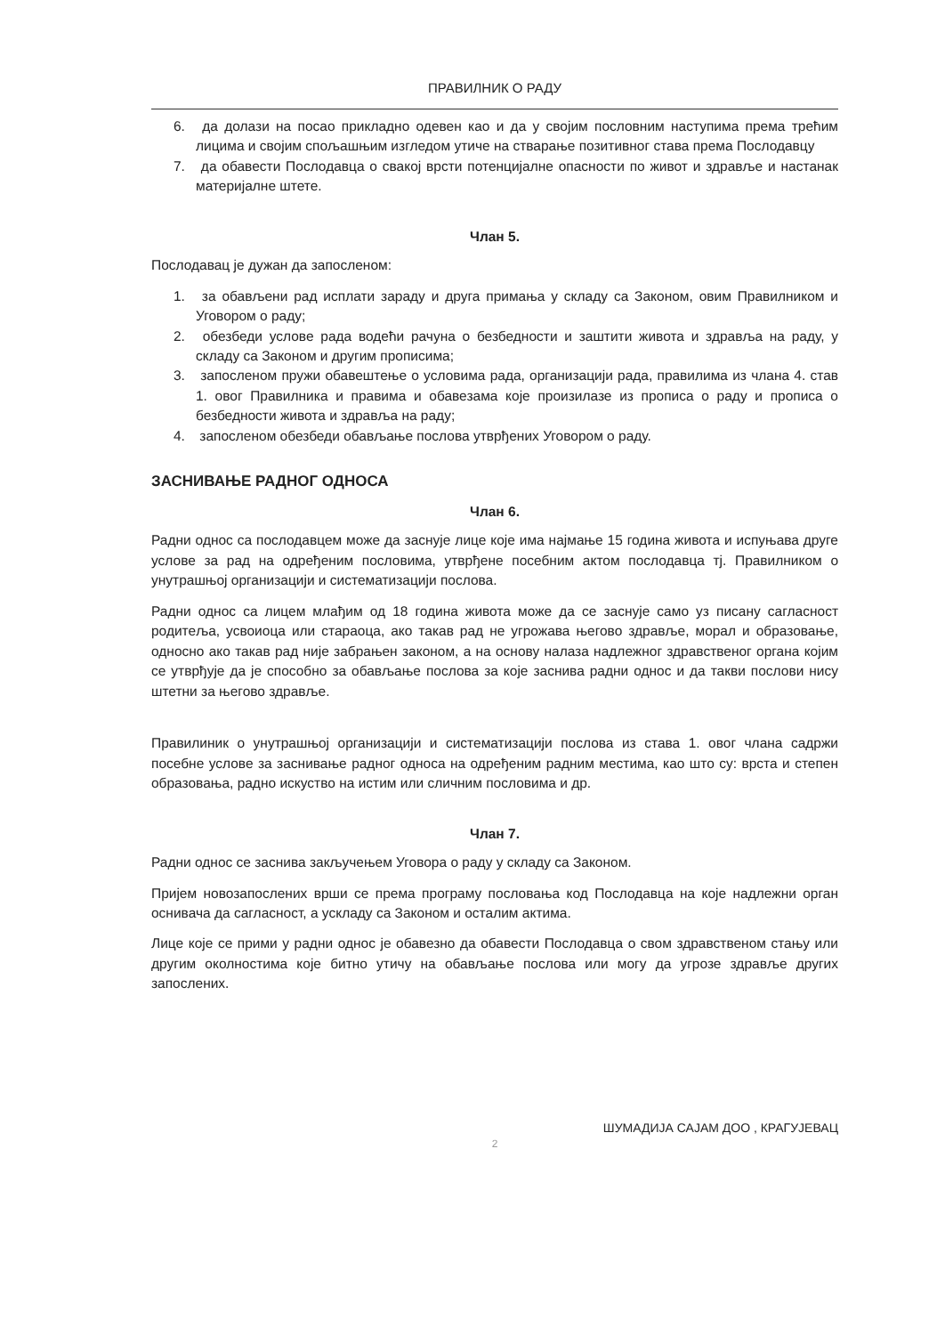ПРАВИЛНИК О РАДУ
6. да долази на посао прикладно одевен као и да у својим пословним наступима према трећим лицима и својим спољашњим изгледом утиче на стварање позитивног става према Послодавцу
7. да обавести Послодавца о свакој врсти потенцијалне опасности по живот и здравље и настанак материјалне штете.
Члан 5.
Послодавац је дужан да запосленом:
1. за обављени рад исплати зараду и друга примања у складу са Законом, овим Правилником и Уговором о раду;
2. обезбеди услове рада водећи рачуна о безбедности и заштити живота и здравља на раду, у складу са Законом и другим прописима;
3. запосленом пружи обавештење о условима рада, организацији рада, правилима из члана 4. став 1. овог Правилника и правима и обавезама које произилазе из прописа о раду и прописа о безбедности живота и здравља на раду;
4. запосленом обезбеди обављање послова утврђених Уговором о раду.
ЗАСНИВАЊЕ РАДНОГ ОДНОСА
Члан 6.
Радни однос са послодавцем може да заснује лице које има најмање 15 година живота и испуњава друге услове за рад на одређеним пословима, утврђене посебним актом послодавца тј. Правилником о унутрашњој организацији и систематизацији послова.
Радни однос са лицем млађим од 18 година живота може да се заснује само уз писану сагласност родитеља, усвоиоца или стараоца, ако такав рад не угрожава његово здравље, морал и образовање, односно ако такав рад није забрањен законом, а на основу налаза надлежног здравственог органа којим се утврђује да је способно за обављање послова за које заснива радни однос и да такви послови нису штетни за његово здравље.
Правилиник о унутрашњој организацији и систематизацији послова из става 1. овог члана садржи посебне услове за заснивање радног односа на одређеним радним местима, као што су: врста и степен образовања, радно искуство на истим или сличним пословима и др.
Члан 7.
Радни однос се заснива закључењем Уговора о раду у складу са Законом.
Пријем новозапослених врши се према програму пословања код Послодавца на које надлежни орган оснивача да сагласност, а ускладу са Законом и осталим актима.
Лице које се прими у радни однос је обавезно да обавести Послодавца о свом здравственом стању или другим околностима које битно утичу на обављање послова или могу да угрозе здравље других запослених.
ШУМАДИЈА САЈАМ ДОО , КРАГУЈЕВАЦ
2